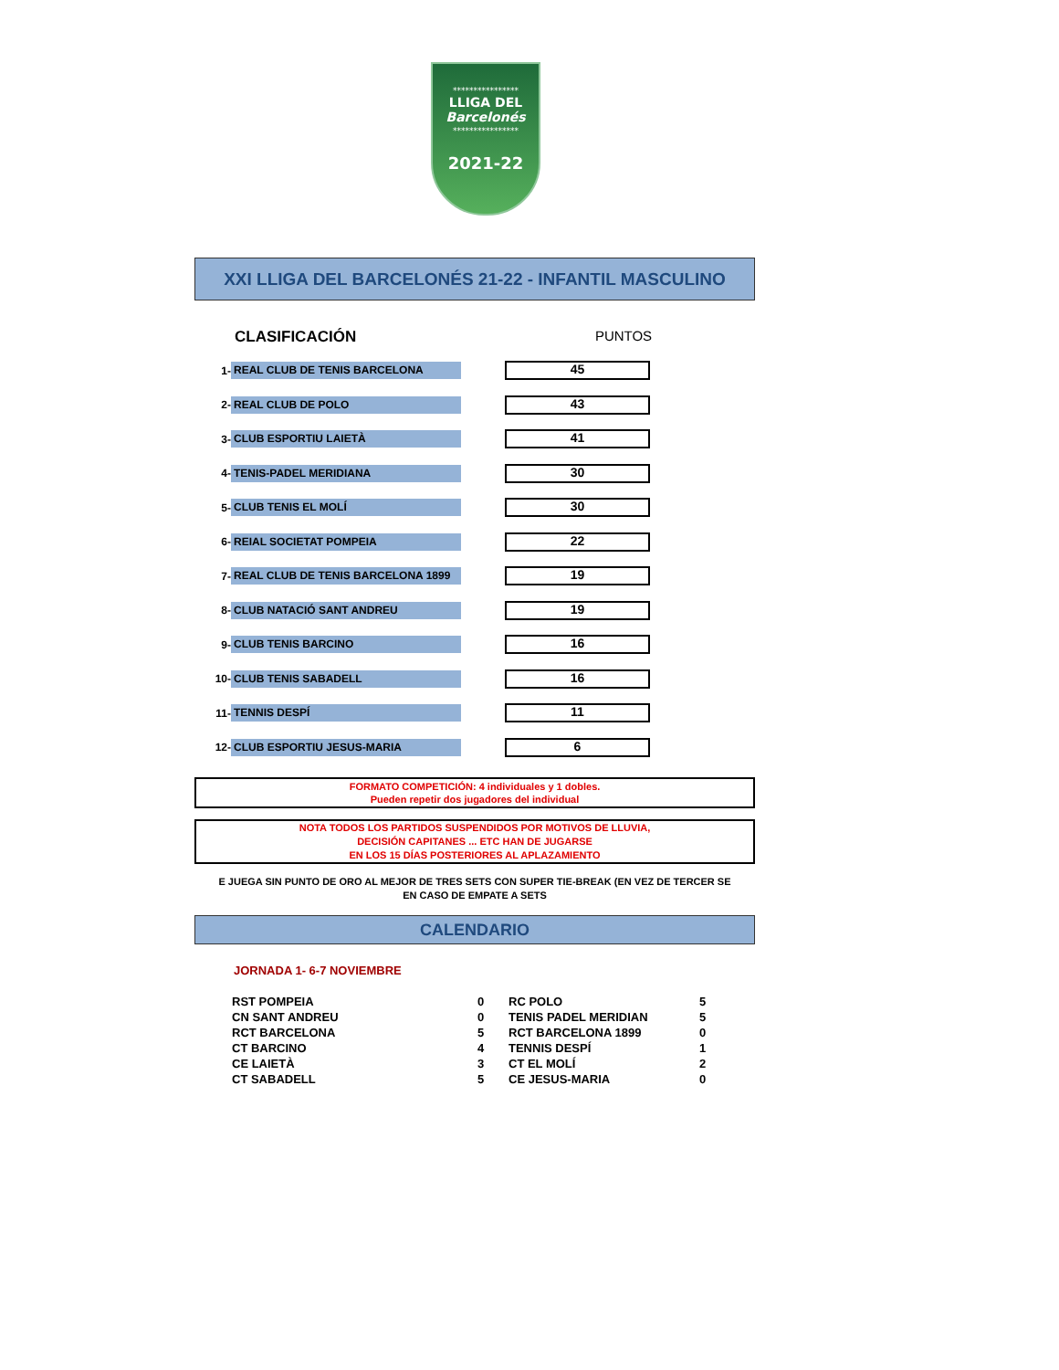****************
LLIGA DEL
Barcelonés
****************
2021-22
XXI LLIGA DEL BARCELONÉS 21-22 - INFANTIL MASCULINO
CLASIFICACIÓN PUNTOS
| 1- | REAL CLUB DE TENIS BARCELONA | 45 |
| 2- | REAL CLUB DE POLO | 43 |
| 3- | CLUB ESPORTIU LAIETÀ | 41 |
| 4- | TENIS-PADEL MERIDIANA | 30 |
| 5- | CLUB TENIS EL MOLÍ | 30 |
| 6- | REIAL SOCIETAT POMPEIA | 22 |
| 7- | REAL CLUB DE TENIS BARCELONA 1899 | 19 |
| 8- | CLUB NATACIÓ SANT ANDREU | 19 |
| 9- | CLUB TENIS BARCINO | 16 |
| 10- | CLUB TENIS SABADELL | 16 |
| 11- | TENNIS DESPÍ | 11 |
| 12- | CLUB ESPORTIU JESUS-MARIA | 6 |
FORMATO COMPETICIÓN: 4 individuales y 1 dobles.
Pueden repetir dos jugadores del individual
NOTA TODOS LOS PARTIDOS SUSPENDIDOS POR MOTIVOS DE LLUVIA,
DECISIÓN CAPITANES ... ETC HAN DE JUGARSE
EN LOS 15 DÍAS POSTERIORES AL APLAZAMIENTO
E JUEGA SIN PUNTO DE ORO AL MEJOR DE TRES SETS CON SUPER TIE-BREAK (EN VEZ DE TERCER SE
EN CASO DE EMPATE A SETS
CALENDARIO
JORNADA 1- 6-7 NOVIEMBRE
| RST POMPEIA | 0 | RC POLO | 5 |
| CN SANT ANDREU | 0 | TENIS PADEL MERIDIAN | 5 |
| RCT BARCELONA | 5 | RCT BARCELONA 1899 | 0 |
| CT BARCINO | 4 | TENNIS DESPÍ | 1 |
| CE LAIETÀ | 3 | CT EL MOLÍ | 2 |
| CT SABADELL | 5 | CE JESUS-MARIA | 0 |